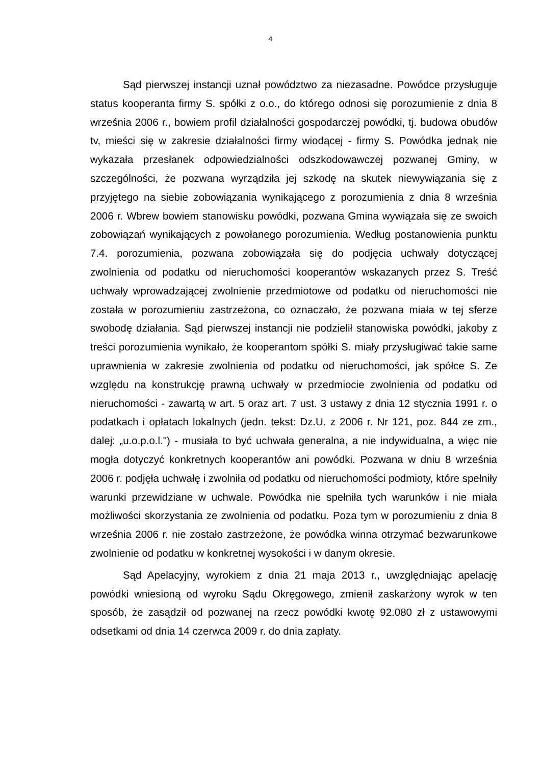4
Sąd pierwszej instancji uznał powództwo za niezasadne. Powódce przysługuje status kooperanta firmy S. spółki z o.o., do którego odnosi się porozumienie z dnia 8 września 2006 r., bowiem profil działalności gospodarczej powódki, tj. budowa obudów tv, mieści się w zakresie działalności firmy wiodącej - firmy S. Powódka jednak nie wykazała przesłanek odpowiedzialności odszkodowawczej pozwanej Gminy, w szczególności, że pozwana wyrządziła jej szkodę na skutek niewywiązania się z przyjętego na siebie zobowiązania wynikającego z porozumienia z dnia 8 września 2006 r. Wbrew bowiem stanowisku powódki, pozwana Gmina wywiązała się ze swoich zobowiązań wynikających z powołanego porozumienia. Według postanowienia punktu 7.4. porozumienia, pozwana zobowiązała się do podjęcia uchwały dotyczącej zwolnienia od podatku od nieruchomości kooperantów wskazanych przez S. Treść uchwały wprowadzającej zwolnienie przedmiotowe od podatku od nieruchomości nie została w porozumieniu zastrzeżona, co oznaczało, że pozwana miała w tej sferze swobodę działania. Sąd pierwszej instancji nie podzielił stanowiska powódki, jakoby z treści porozumienia wynikało, że kooperantom spółki S. miały przysługiwać takie same uprawnienia w zakresie zwolnienia od podatku od nieruchomości, jak spółce S. Ze względu na konstrukcję prawną uchwały w przedmiocie zwolnienia od podatku od nieruchomości - zawartą w art. 5 oraz art. 7 ust. 3 ustawy z dnia 12 stycznia 1991 r. o podatkach i opłatach lokalnych (jedn. tekst: Dz.U. z 2006 r. Nr 121, poz. 844 ze zm., dalej: „u.o.p.o.l.") - musiała to być uchwała generalna, a nie indywidualna, a więc nie mogła dotyczyć konkretnych kooperantów ani powódki. Pozwana w dniu 8 września 2006 r. podjęła uchwałę i zwolniła od podatku od nieruchomości podmioty, które spełniły warunki przewidziane w uchwale. Powódka nie spełniła tych warunków i nie miała możliwości skorzystania ze zwolnienia od podatku. Poza tym w porozumieniu z dnia 8 września 2006 r. nie zostało zastrzeżone, że powódka winna otrzymać bezwarunkowe zwolnienie od podatku w konkretnej wysokości i w danym okresie.
Sąd Apelacyjny, wyrokiem z dnia 21 maja 2013 r., uwzględniając apelację powódki wniesioną od wyroku Sądu Okręgowego, zmienił zaskarżony wyrok w ten sposób, że zasądził od pozwanej na rzecz powódki kwotę 92.080 zł z ustawowymi odsetkami od dnia 14 czerwca 2009 r. do dnia zapłaty.